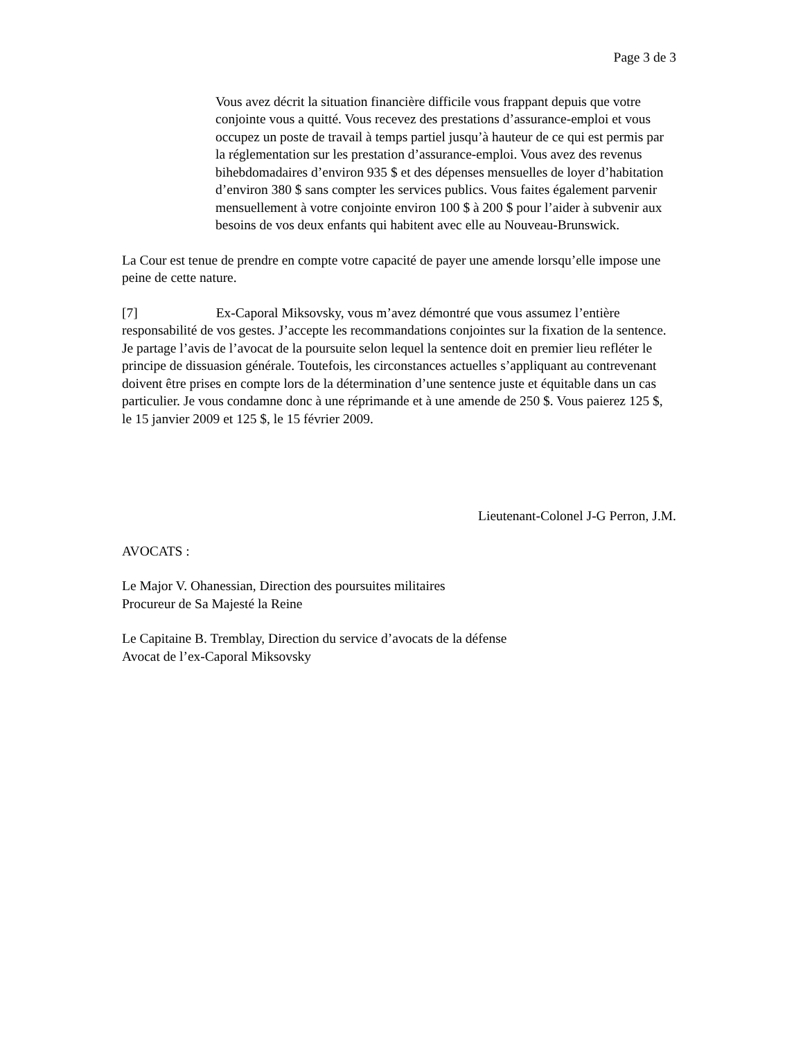Page 3 de 3
Vous avez décrit la situation financière difficile vous frappant depuis que votre conjointe vous a quitté. Vous recevez des prestations d’assurance-emploi et vous occupez un poste de travail à temps partiel jusqu’à hauteur de ce qui est permis par la réglementation sur les prestation d’assurance-emploi. Vous avez des revenus bihebdomadaires d’environ 935 $ et des dépenses mensuelles de loyer d’habitation d’environ 380 $ sans compter les services publics. Vous faites également parvenir mensuellement à votre conjointe environ 100 $ à 200 $ pour l’aider à subvenir aux besoins de vos deux enfants qui habitent avec elle au Nouveau-Brunswick.
La Cour est tenue de prendre en compte votre capacité de payer une amende lorsqu’elle impose une peine de cette nature.
[7] Ex-Caporal Miksovsky, vous m’avez démontré que vous assumez l’entière responsabilité de vos gestes. J’accepte les recommandations conjointes sur la fixation de la sentence. Je partage l’avis de l’avocat de la poursuite selon lequel la sentence doit en premier lieu refléter le principe de dissuasion générale. Toutefois, les circonstances actuelles s’appliquant au contrevenant doivent être prises en compte lors de la détermination d’une sentence juste et équitable dans un cas particulier. Je vous condamne donc à une réprimande et à une amende de 250 $. Vous paierez 125 $,
le 15 janvier 2009 et 125 $, le 15 février 2009.
Lieutenant-Colonel J-G Perron, J.M.
AVOCATS :
Le Major V. Ohanessian, Direction des poursuites militaires
Procureur de Sa Majesté la Reine
Le Capitaine B. Tremblay, Direction du service d’avocats de la défense
Avocat de l’ex-Caporal Miksovsky